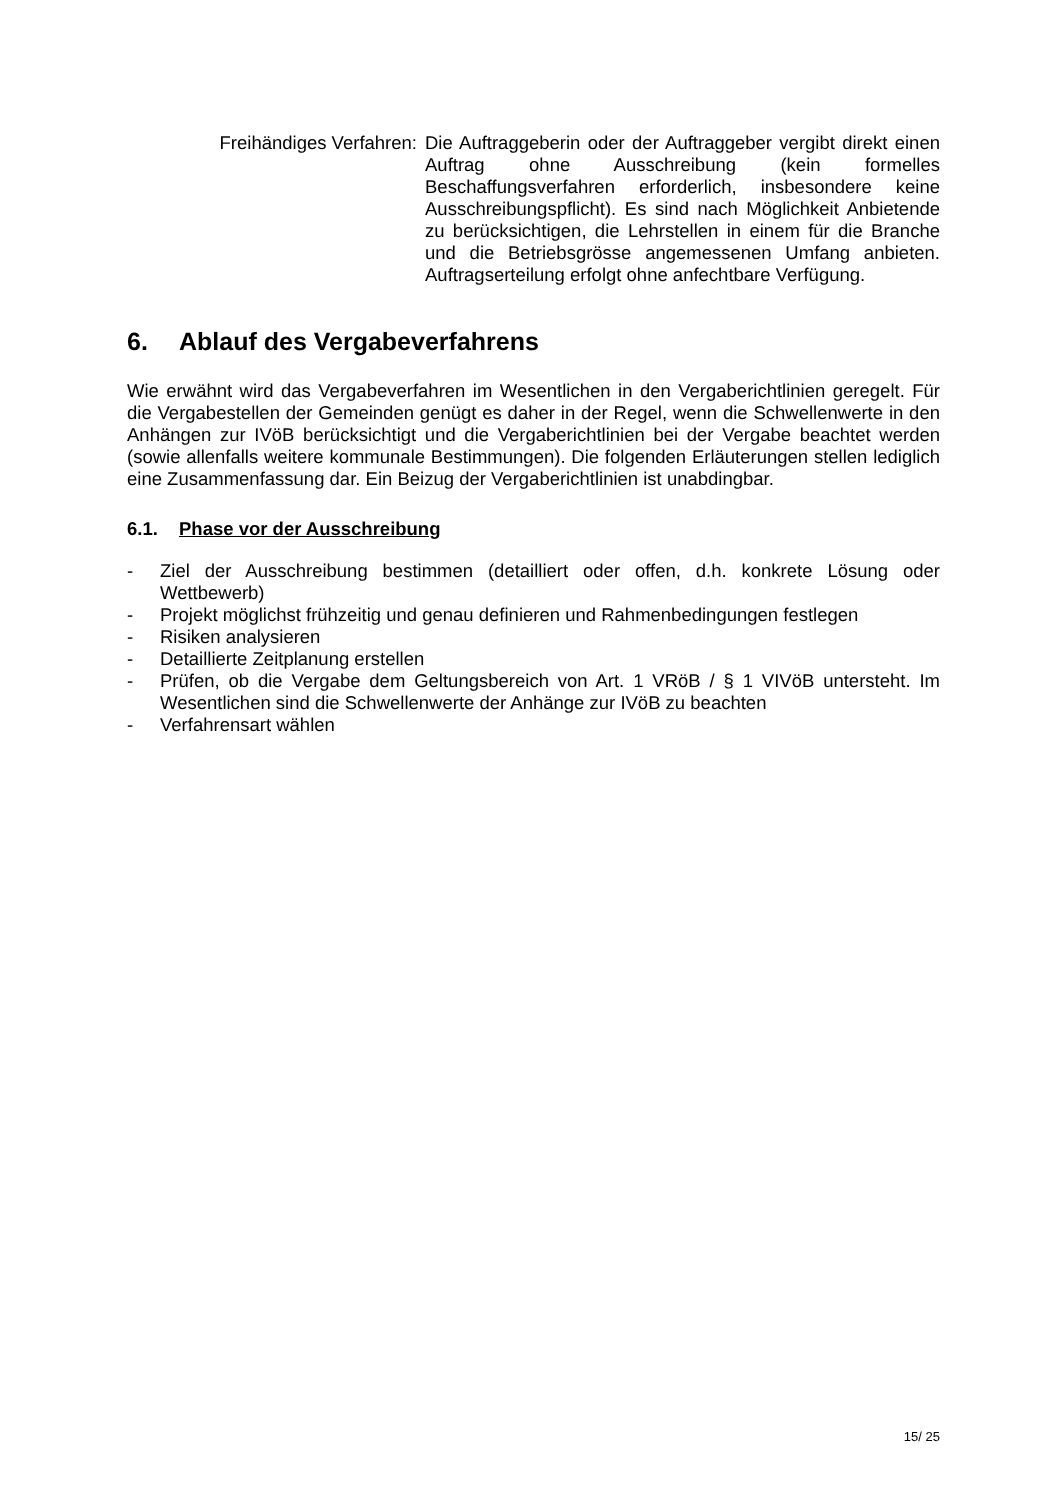Freihändiges Verfahren:
Die Auftraggeberin oder der Auftraggeber vergibt direkt einen Auftrag ohne Ausschreibung (kein formelles Beschaffungsverfahren erforderlich, insbesondere keine Ausschreibungspflicht). Es sind nach Möglichkeit Anbietende zu berücksichtigen, die Lehrstellen in einem für die Branche und die Betriebsgrösse angemessenen Umfang anbieten. Auftragserteilung erfolgt ohne anfechtbare Verfügung.
6. Ablauf des Vergabeverfahrens
Wie erwähnt wird das Vergabeverfahren im Wesentlichen in den Vergaberichtlinien geregelt. Für die Vergabestellen der Gemeinden genügt es daher in der Regel, wenn die Schwellenwerte in den Anhängen zur IVöB berücksichtigt und die Vergaberichtlinien bei der Vergabe beachtet werden (sowie allenfalls weitere kommunale Bestimmungen). Die folgenden Erläuterungen stellen lediglich eine Zusammenfassung dar. Ein Beizug der Vergaberichtlinien ist unabdingbar.
6.1. Phase vor der Ausschreibung
- Ziel der Ausschreibung bestimmen (detailliert oder offen, d.h. konkrete Lösung oder Wettbewerb)
- Projekt möglichst frühzeitig und genau definieren und Rahmenbedingungen festlegen
- Risiken analysieren
- Detaillierte Zeitplanung erstellen
- Prüfen, ob die Vergabe dem Geltungsbereich von Art. 1 VRöB / § 1 VIVöB untersteht. Im Wesentlichen sind die Schwellenwerte der Anhänge zur IVöB zu beachten
- Verfahrensart wählen
15/ 25